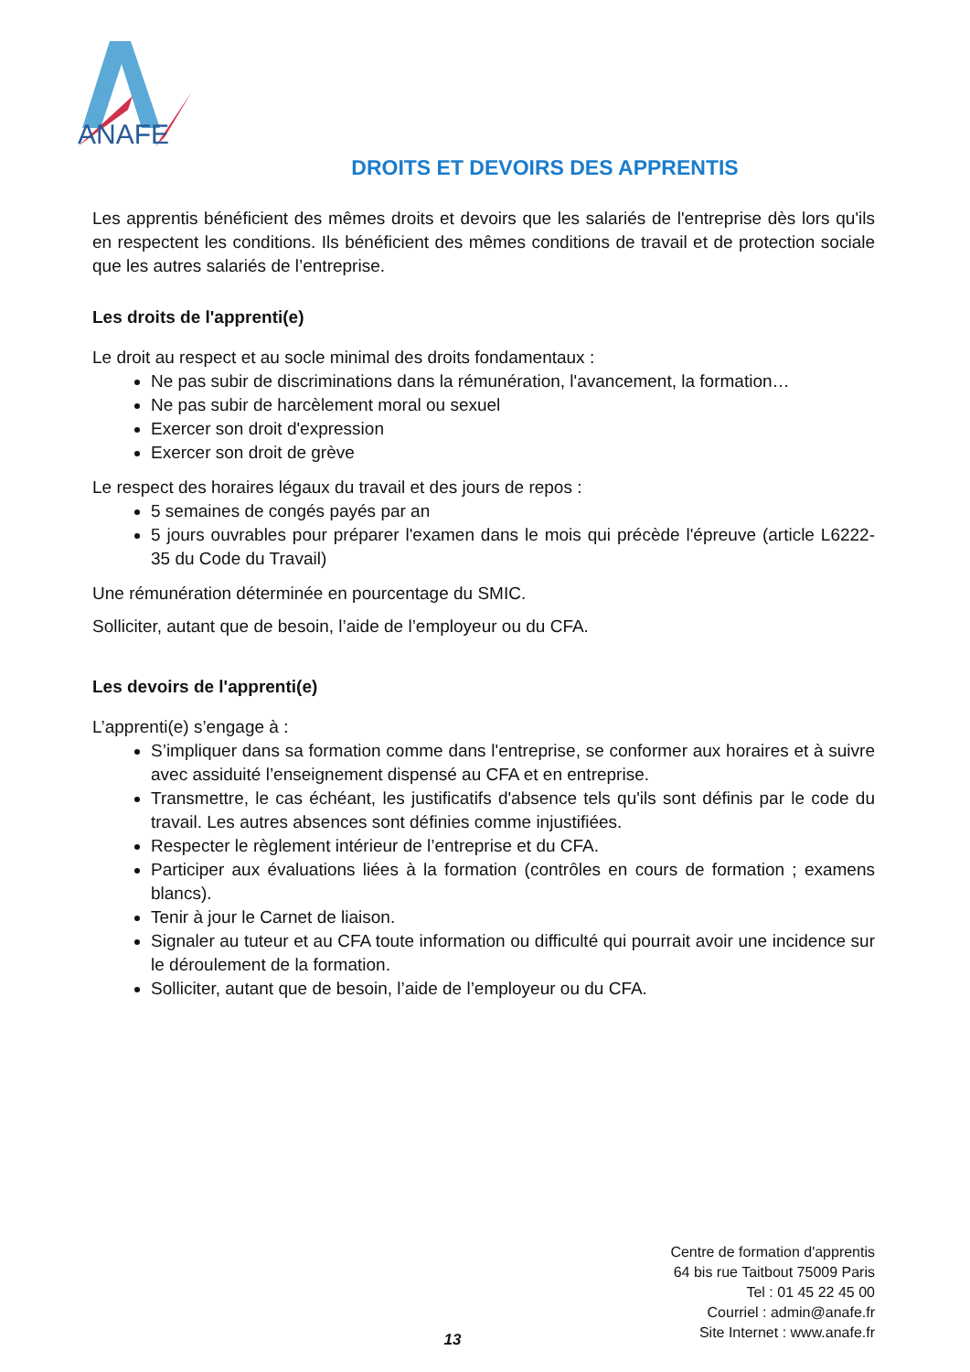ANAFE
DROITS ET DEVOIRS DES APPRENTIS
Les apprentis bénéficient des mêmes droits et devoirs que les salariés de l'entreprise dès lors qu'ils en respectent les conditions. Ils bénéficient des mêmes conditions de travail et de protection sociale que les autres salariés de l’entreprise.
Les droits de l'apprenti(e)
Le droit au respect et au socle minimal des droits fondamentaux :
Ne pas subir de discriminations dans la rémunération, l'avancement, la formation…
Ne pas subir de harcèlement moral ou sexuel
Exercer son droit d'expression
Exercer son droit de grève
Le respect des horaires légaux du travail et des jours de repos :
5 semaines de congés payés par an
5 jours ouvrables pour préparer l'examen dans le mois qui précède l'épreuve (article L6222- 35 du Code du Travail)
Une rémunération déterminée en pourcentage du SMIC.
Solliciter, autant que de besoin, l’aide de l’employeur ou du CFA.
Les devoirs de l'apprenti(e)
L’apprenti(e) s’engage à :
S’impliquer dans sa formation comme dans l'entreprise, se conformer aux horaires et à suivre avec assiduité l’enseignement dispensé au CFA et en entreprise.
Transmettre, le cas échéant, les justificatifs d'absence tels qu'ils sont définis par le code du travail. Les autres absences sont définies comme injustifiées.
Respecter le règlement intérieur de l’entreprise et du CFA.
Participer aux évaluations liées à la formation (contrôles en cours de formation ; examens blancs).
Tenir à jour le Carnet de liaison.
Signaler au tuteur et au CFA toute information ou difficulté qui pourrait avoir une incidence sur le déroulement de la formation.
Solliciter, autant que de besoin, l’aide de l’employeur ou du CFA.
Centre de formation d'apprentis
64 bis rue Taitbout 75009 Paris
Tel : 01 45 22 45 00
Courriel : admin@anafe.fr
Site Internet : www.anafe.fr
13